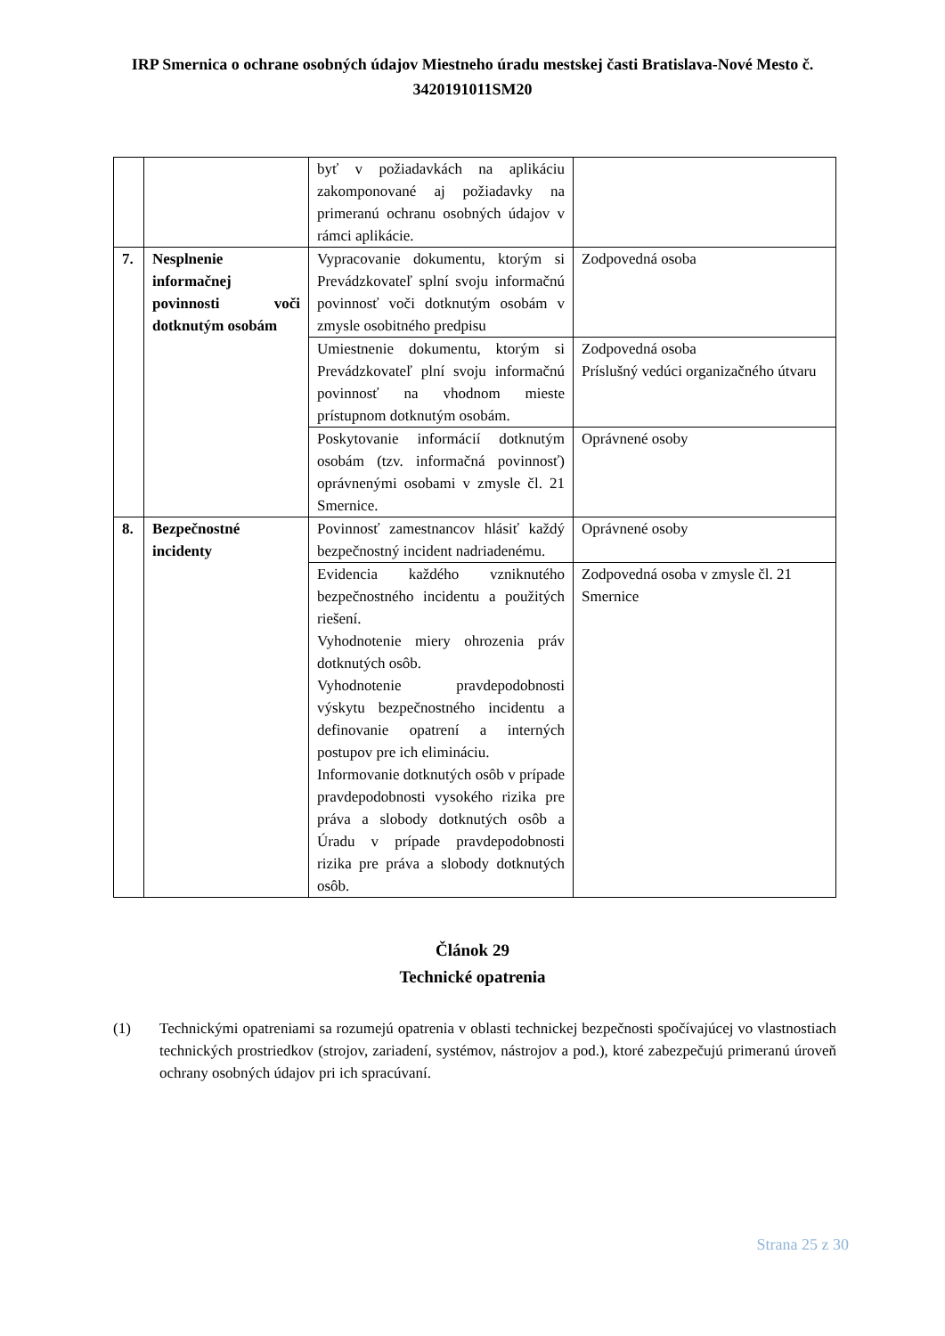IRP Smernica o ochrane osobných údajov Miestneho úradu mestskej časti Bratislava-Nové Mesto č. 3420191011SM20
| | | byť v požiadavkách na aplikáciu zakomponované aj požiadavky na primeranú ochranu osobných údajov v rámci aplikácie. | |
| 7. | Nesplnenie informačnej povinnosti voči dotknutým osobám | Vypracovanie dokumentu, ktorým si Prevádzkovateľ splní svoju informačnú povinnosť voči dotknutým osobám v zmysle osobitného predpisu | Zodpovedná osoba |
| | | Umiestnenie dokumentu, ktorým si Prevádzkovateľ plní svoju informačnú povinnosť na vhodnom mieste prístupnom dotknutým osobám. | Zodpovedná osoba Príslušný vedúci organizačného útvaru |
| | | Poskytovanie informácií dotknutým osobám (tzv. informačná povinnosť) oprávnenými osobami v zmysle čl. 21 Smernice. | Oprávnené osoby |
| 8. | Bezpečnostné incidenty | Povinnosť zamestnancov hlásiť každý bezpečnostný incident nadriadenému. | Oprávnené osoby |
| | | Evidencia každého vzniknutého bezpečnostného incidentu a použitých riešení. Vyhodnotenie miery ohrozenia práv dotknutých osôb. Vyhodnotenie pravdepodobnosti výskytu bezpečnostného incidentu a definovanie opatrení a interných postupov pre ich elimináciu. Informovanie dotknutých osôb v prípade pravdepodobnosti vysokého rizika pre práva a slobody dotknutých osôb a Úradu v prípade pravdepodobnosti rizika pre práva a slobody dotknutých osôb. | Zodpovedná osoba v zmysle čl. 21 Smernice |
Článok 29
Technické opatrenia
(1) Technickými opatreniami sa rozumejú opatrenia v oblasti technickej bezpečnosti spočívajúcej vo vlastnostiach technických prostriedkov (strojov, zariadení, systémov, nástrojov a pod.), ktoré zabezpečujú primeranú úroveň ochrany osobných údajov pri ich spracúvaní.
Strana 25 z 30